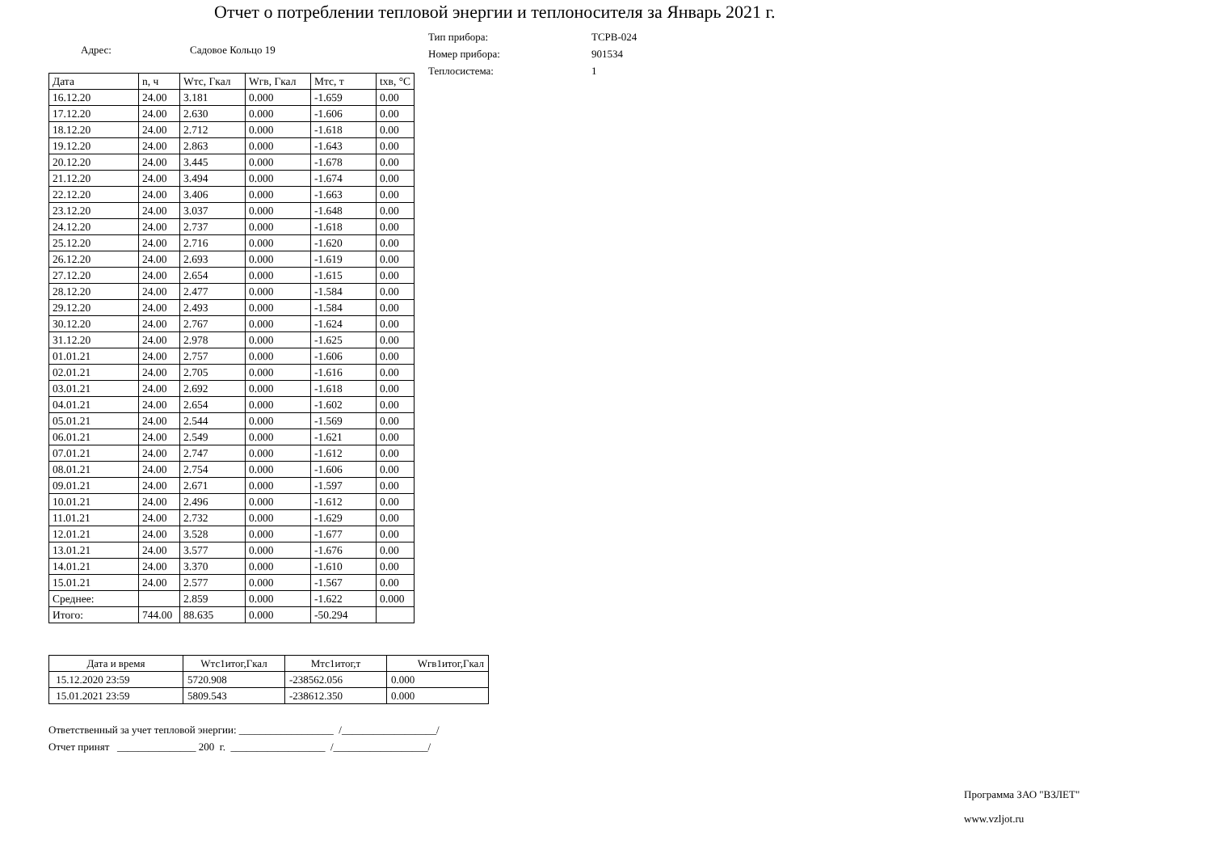Отчет о потреблении тепловой энергии и теплоносителя за Январь 2021 г.
Адрес: Садовое Кольцо 19
| Тип прибора: | ТСРВ-024 |
| Номер прибора: | 901534 |
| Теплосистема: | 1 |
| Дата | n, ч | Wтс, Гкал | Wгв, Гкал | Мтс, т | tхв, °С |
| --- | --- | --- | --- | --- | --- |
| 16.12.20 | 24.00 | 3.181 | 0.000 | -1.659 | 0.00 |
| 17.12.20 | 24.00 | 2.630 | 0.000 | -1.606 | 0.00 |
| 18.12.20 | 24.00 | 2.712 | 0.000 | -1.618 | 0.00 |
| 19.12.20 | 24.00 | 2.863 | 0.000 | -1.643 | 0.00 |
| 20.12.20 | 24.00 | 3.445 | 0.000 | -1.678 | 0.00 |
| 21.12.20 | 24.00 | 3.494 | 0.000 | -1.674 | 0.00 |
| 22.12.20 | 24.00 | 3.406 | 0.000 | -1.663 | 0.00 |
| 23.12.20 | 24.00 | 3.037 | 0.000 | -1.648 | 0.00 |
| 24.12.20 | 24.00 | 2.737 | 0.000 | -1.618 | 0.00 |
| 25.12.20 | 24.00 | 2.716 | 0.000 | -1.620 | 0.00 |
| 26.12.20 | 24.00 | 2.693 | 0.000 | -1.619 | 0.00 |
| 27.12.20 | 24.00 | 2.654 | 0.000 | -1.615 | 0.00 |
| 28.12.20 | 24.00 | 2.477 | 0.000 | -1.584 | 0.00 |
| 29.12.20 | 24.00 | 2.493 | 0.000 | -1.584 | 0.00 |
| 30.12.20 | 24.00 | 2.767 | 0.000 | -1.624 | 0.00 |
| 31.12.20 | 24.00 | 2.978 | 0.000 | -1.625 | 0.00 |
| 01.01.21 | 24.00 | 2.757 | 0.000 | -1.606 | 0.00 |
| 02.01.21 | 24.00 | 2.705 | 0.000 | -1.616 | 0.00 |
| 03.01.21 | 24.00 | 2.692 | 0.000 | -1.618 | 0.00 |
| 04.01.21 | 24.00 | 2.654 | 0.000 | -1.602 | 0.00 |
| 05.01.21 | 24.00 | 2.544 | 0.000 | -1.569 | 0.00 |
| 06.01.21 | 24.00 | 2.549 | 0.000 | -1.621 | 0.00 |
| 07.01.21 | 24.00 | 2.747 | 0.000 | -1.612 | 0.00 |
| 08.01.21 | 24.00 | 2.754 | 0.000 | -1.606 | 0.00 |
| 09.01.21 | 24.00 | 2.671 | 0.000 | -1.597 | 0.00 |
| 10.01.21 | 24.00 | 2.496 | 0.000 | -1.612 | 0.00 |
| 11.01.21 | 24.00 | 2.732 | 0.000 | -1.629 | 0.00 |
| 12.01.21 | 24.00 | 3.528 | 0.000 | -1.677 | 0.00 |
| 13.01.21 | 24.00 | 3.577 | 0.000 | -1.676 | 0.00 |
| 14.01.21 | 24.00 | 3.370 | 0.000 | -1.610 | 0.00 |
| 15.01.21 | 24.00 | 2.577 | 0.000 | -1.567 | 0.00 |
| Среднее: | | 2.859 | 0.000 | -1.622 | 0.000 |
| Итого: | 744.00 | 88.635 | 0.000 | -50.294 | |
| Дата и время | Wтс1итог,Гкал | Мтс1итог,т | Wгв1итог,Гкал |
| --- | --- | --- | --- |
| 15.12.2020 23:59 | 5720.908 | -238562.056 | 0.000 |
| 15.01.2021 23:59 | 5809.543 | -238612.350 | 0.000 |
Ответственный за учет тепловой энергии: __________________ /__________________/
Отчет принят _______________ 200 г. __________________ /__________________/
Программа ЗАО "ВЗЛЕТ"
www.vzljot.ru